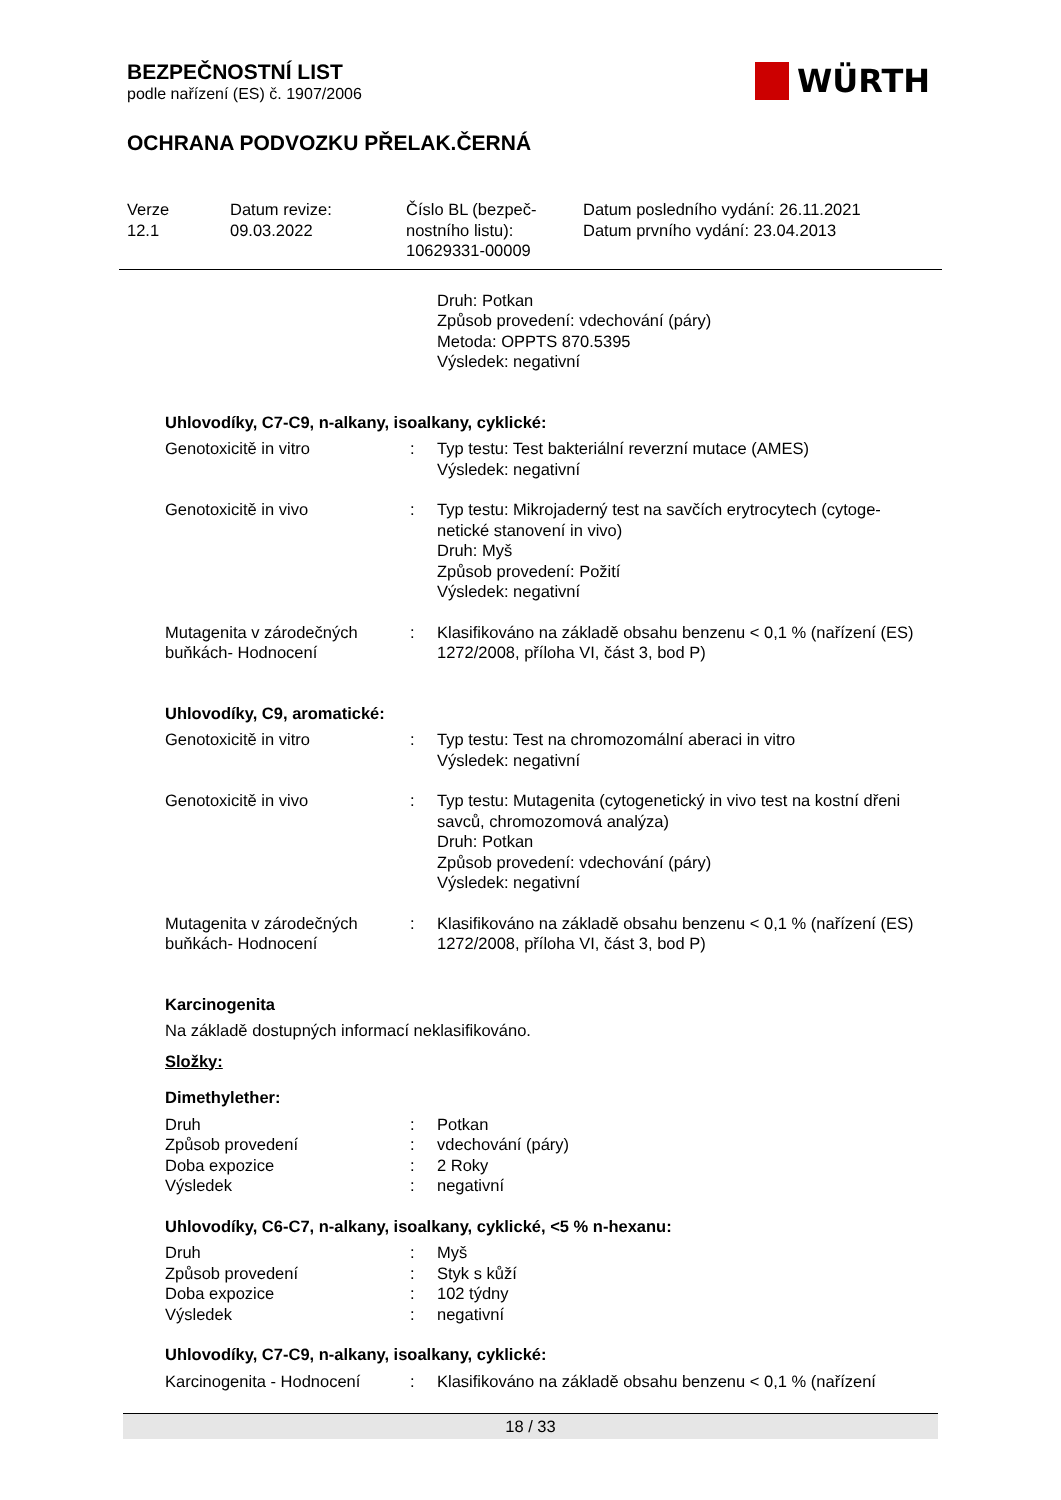BEZPEČNOSTNÍ LIST
podle nařízení (ES) č. 1907/2006
WÜRTH
OCHRANA PODVOZKU PŘELAK.ČERNÁ
Verze
12.1
Datum revize:
09.03.2022
Číslo BL (bezpeč-
nostního listu):
10629331-00009
Datum posledního vydání: 26.11.2021
Datum prvního vydání: 23.04.2013
Druh: Potkan
Způsob provedení: vdechování (páry)
Metoda: OPPTS 870.5395
Výsledek: negativní
Uhlovodíky, C7-C9, n-alkany, isoalkany, cyklické:
Genotoxicitě in vitro : Typ testu: Test bakteriální reverzní mutace (AMES)
Výsledek: negativní
Genotoxicitě in vivo : Typ testu: Mikrojaderný test na savčích erytrocytech (cytoge-netické stanovení in vivo)
Druh: Myš
Způsob provedení: Požití
Výsledek: negativní
Mutagenita v zárodečných buňkách- Hodnocení
: Klasifikováno na základě obsahu benzenu < 0,1 % (nařízení (ES) 1272/2008, příloha VI, část 3, bod P)
Uhlovodíky, C9, aromatické:
Genotoxicitě in vitro : Typ testu: Test na chromozomální aberaci in vitro
Výsledek: negativní
Genotoxicitě in vivo : Typ testu: Mutagenita (cytogenetický in vivo test na kostní dřeni savců, chromozomová analýza)
Druh: Potkan
Způsob provedení: vdechování (páry)
Výsledek: negativní
Mutagenita v zárodečných buňkách- Hodnocení
: Klasifikováno na základě obsahu benzenu < 0,1 % (nařízení (ES) 1272/2008, příloha VI, část 3, bod P)
Karcinogenita
Na základě dostupných informací neklasifikováno.
Složky:
Dimethylether:
Druh
Způsob provedení
Doba expozice
Výsledek
:
:
:
:
Potkan
vdechování (páry)
2 Roky
negativní
Uhlovodíky, C6-C7, n-alkany, isoalkany, cyklické, <5 % n-hexanu:
Druh
Způsob provedení
Doba expozice
Výsledek
:
:
:
:
Myš
Styk s kůží
102 týdny
negativní
Uhlovodíky, C7-C9, n-alkany, isoalkany, cyklické:
Karcinogenita - Hodnocení
: Klasifikováno na základě obsahu benzenu < 0,1 % (nařízení
18 / 33